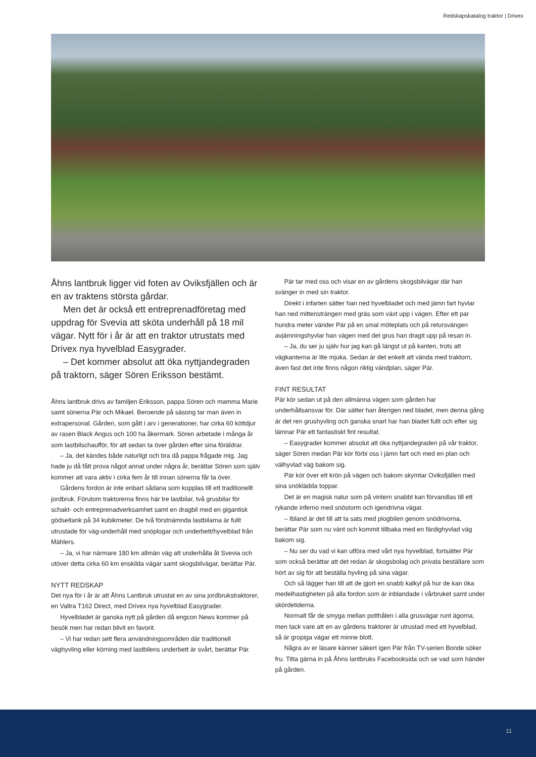Redskapskatalog traktor | Drivex
Åhns lantbruk ligger vid foten av Oviksfjällen och är en av traktens största gårdar.
Men det är också ett entreprenadföretag med uppdrag för Svevia att sköta underhåll på 18 mil vägar. Nytt för i år är att en traktor utrustats med Drivex nya hyvelblad Easygrader.
– Det kommer absolut att öka nyttjandegraden på traktorn, säger Sören Eriksson bestämt.
Åhns lantbruk drivs av familjen Eriksson, pappa Sören och mamma Marie samt sönerna Pär och Mikael. Beroende på säsong tar man även in extrapersonal. Gården, som gått i arv i generationer, har cirka 60 köttdjur av rasen Black Angus och 100 ha åkermark. Sören arbetade i många år som lastbilschaufför, för att sedan ta över gården efter sina föräldrar.
– Ja, det kändes både naturligt och bra då pappa frågade mig. Jag hade ju då fått prova något annat under några år, berättar Sören som själv kommer att vara aktiv i cirka fem år till innan sönerna får ta över.
Gårdens fordon är inte enbart sådana som kopplas till ett traditionellt jordbruk. Förutom traktorerna finns här tre lastbilar, två grusbilar för schakt- och entreprenadverksamhet samt en dragbil med en gigantisk gödseltank på 34 kubikmeter. De två förstnämnda lastbilarna är fullt utrustade för väg-underhåll med snöplogar och underbett/hyvelblad från Mählers.
– Ja, vi har närmare 180 km allmän väg att underhålla åt Svevia och utöver detta cirka 60 km enskilda vägar samt skogsbilvägar, berättar Pär.
NYTT REDSKAP
Det nya för i år är att Åhns Lantbruk utrustat en av sina jordbrukstraktorer, en Valtra T162 Direct, med Drivex nya hyvelblad Easygrader.
Hyvelbladet är ganska nytt på gården då engcon News kommer på besök men har redan blivit en favorit.
– Vi har redan sett flera användningsområden där traditionell väghyvling eller körning med lastbilens underbett är svårt, berättar Pär.
Pär tar med oss och visar en av gårdens skogsbilvägar där han svänger in med sin traktor.
Direkt i infarten sätter han ned hyvelbladet och med jämn fart hyvlar han ned mittensträngen med gräs som växt upp i vägen. Efter ett par hundra meter vänder Pär på en smal möteplats och på retursvängen avjämningshyvlar han vägen med det grus han dragit upp på resan in.
– Ja, du ser ju själv hur jag kan gå längst ut på kanten, trots att vägkanterna är lite mjuka. Sedan är det enkelt att vända med traktorn, även fast det inte finns någon riktig vändplan, säger Pär.
FINT RESULTAT
Pär kör sedan ut på den allmänna vägen som gården har underhållsansvar för. Där sätter han återigen ned bladet, men denna gång är det ren grushyvling och ganska snart har han bladet fullt och efter sig lämnar Pär ett fantastiskt fint resultat.
– Easygrader kommer absolut att öka nyttjandegraden på vår traktor, säger Sören medan Pär kör förbi oss i jämn fart och med en plan och välhyvlad väg bakom sig.
Pär kör över ett krön på vägen och bakom skymtar Oviksfjällen med sina snöklädda toppar.
Det är en magisk natur som på vintern snabbt kan förvandlas till ett rykande inferno med snöstorm och igendrivna vägar.
– Ibland är det till att ta sats med plogbilen genom snödrivorna, berättar Pär som nu vänt och kommit tillbaka med en färdighyvlad väg bakom sig.
– Nu ser du vad vi kan utföra med vårt nya hyvelblad, fortsätter Pär som också berättar att det redan är skogsbolag och privata beställare som hört av sig för att beställa hyvling på sina vägar.
Och så lägger han till att de gjort en snabb kalkyl på hur de kan öka medelhastigheten på alla fordon som är inblandade i vårbruket samt under skördetiderna.
Normalt får de smyga mellan potthålen i alla grusvägar runt ägorna, men tack vare att en av gårdens traktorer är utrustad med ett hyvelblad, så är gropiga vägar ett minne blott.
Några av er läsare känner säkert igen Pär från TV-serien Bonde söker fru. Titta gärna in på Åhns lantbruks Facebooksida och se vad som händer på gården.
11